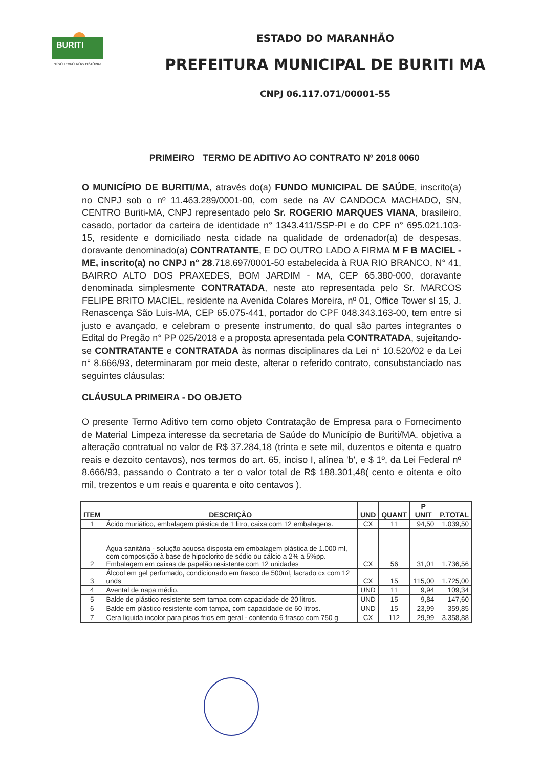BURITI
NOVO TEMPO, NOVA HISTÓRIA!
ESTADO DO MARANHÃO
PREFEITURA MUNICIPAL DE BURITI MA
CNPJ 06.117.071/00001-55
PRIMEIRO TERMO DE ADITIVO AO CONTRATO Nº 2018 0060
O MUNICÍPIO DE BURITI/MA, através do(a) FUNDO MUNICIPAL DE SAÚDE, inscrito(a) no CNPJ sob o nº 11.463.289/0001-00, com sede na AV CANDOCA MACHADO, SN, CENTRO Buriti-MA, CNPJ representado pelo Sr. ROGERIO MARQUES VIANA, brasileiro, casado, portador da carteira de identidade n° 1343.411/SSP-PI e do CPF n° 695.021.103-15, residente e domiciliado nesta cidade na qualidade de ordenador(a) de despesas, doravante denominado(a) CONTRATANTE, E DO OUTRO LADO A FIRMA M F B MACIEL - ME, inscrito(a) no CNPJ n° 28.718.697/0001-50 estabelecida à RUA RIO BRANCO, N° 41, BAIRRO ALTO DOS PRAXEDES, BOM JARDIM - MA, CEP 65.380-000, doravante denominada simplesmente CONTRATADA, neste ato representada pelo Sr. MARCOS FELIPE BRITO MACIEL, residente na Avenida Colares Moreira, nº 01, Office Tower sl 15, J. Renascença São Luis-MA, CEP 65.075-441, portador do CPF 048.343.163-00, tem entre si justo e avançado, e celebram o presente instrumento, do qual são partes integrantes o Edital do Pregão n° PP 025/2018 e a proposta apresentada pela CONTRATADA, sujeitando-se CONTRATANTE e CONTRATADA às normas disciplinares da Lei n° 10.520/02 e da Lei n° 8.666/93, determinaram por meio deste, alterar o referido contrato, consubstanciado nas seguintes cláusulas:
CLÁUSULA PRIMEIRA - DO OBJETO
O presente Termo Aditivo tem como objeto Contratação de Empresa para o Fornecimento de Material Limpeza interesse da secretaria de Saúde do Município de Buriti/MA. objetiva a alteração contratual no valor de R$ 37.284,18 (trinta e sete mil, duzentos e oitenta e quatro reais e dezoito centavos), nos termos do art. 65, inciso I, alínea 'b', e $ 1º, da Lei Federal nº 8.666/93, passando o Contrato a ter o valor total de R$ 188.301,48( cento e oitenta e oito mil, trezentos e um reais e quarenta e oito centavos ).
| ITEM | DESCRIÇÃO | UND | QUANT | P UNIT | P.TOTAL |
| --- | --- | --- | --- | --- | --- |
| 1 | Ácido muriático, embalagem plástica de 1 litro, caixa com 12 embalagens. | CX | 11 | 94,50 | 1.039,50 |
| 2 | Água sanitária - solução aquosa disposta em embalagem plástica de 1.000 ml, com composição à base de hipoclorito de sódio ou cálcio a 2% a 5%pp. Embalagem em caixas de papelão resistente com 12 unidades | CX | 56 | 31,01 | 1.736,56 |
| 3 | Álcool em gel perfumado, condicionado em frasco de 500ml, lacrado cx com 12 unds | CX | 15 | 115,00 | 1.725,00 |
| 4 | Avental de napa médio. | UND | 11 | 9,94 | 109,34 |
| 5 | Balde de plástico resistente sem tampa com capacidade de 20 litros. | UND | 15 | 9,84 | 147,60 |
| 6 | Balde em plástico resistente com tampa, com capacidade de 60 litros. | UND | 15 | 23,99 | 359,85 |
| 7 | Cera liquida incolor para pisos frios em geral - contendo 6 frasco com 750 g | CX | 112 | 29,99 | 3.358,88 |